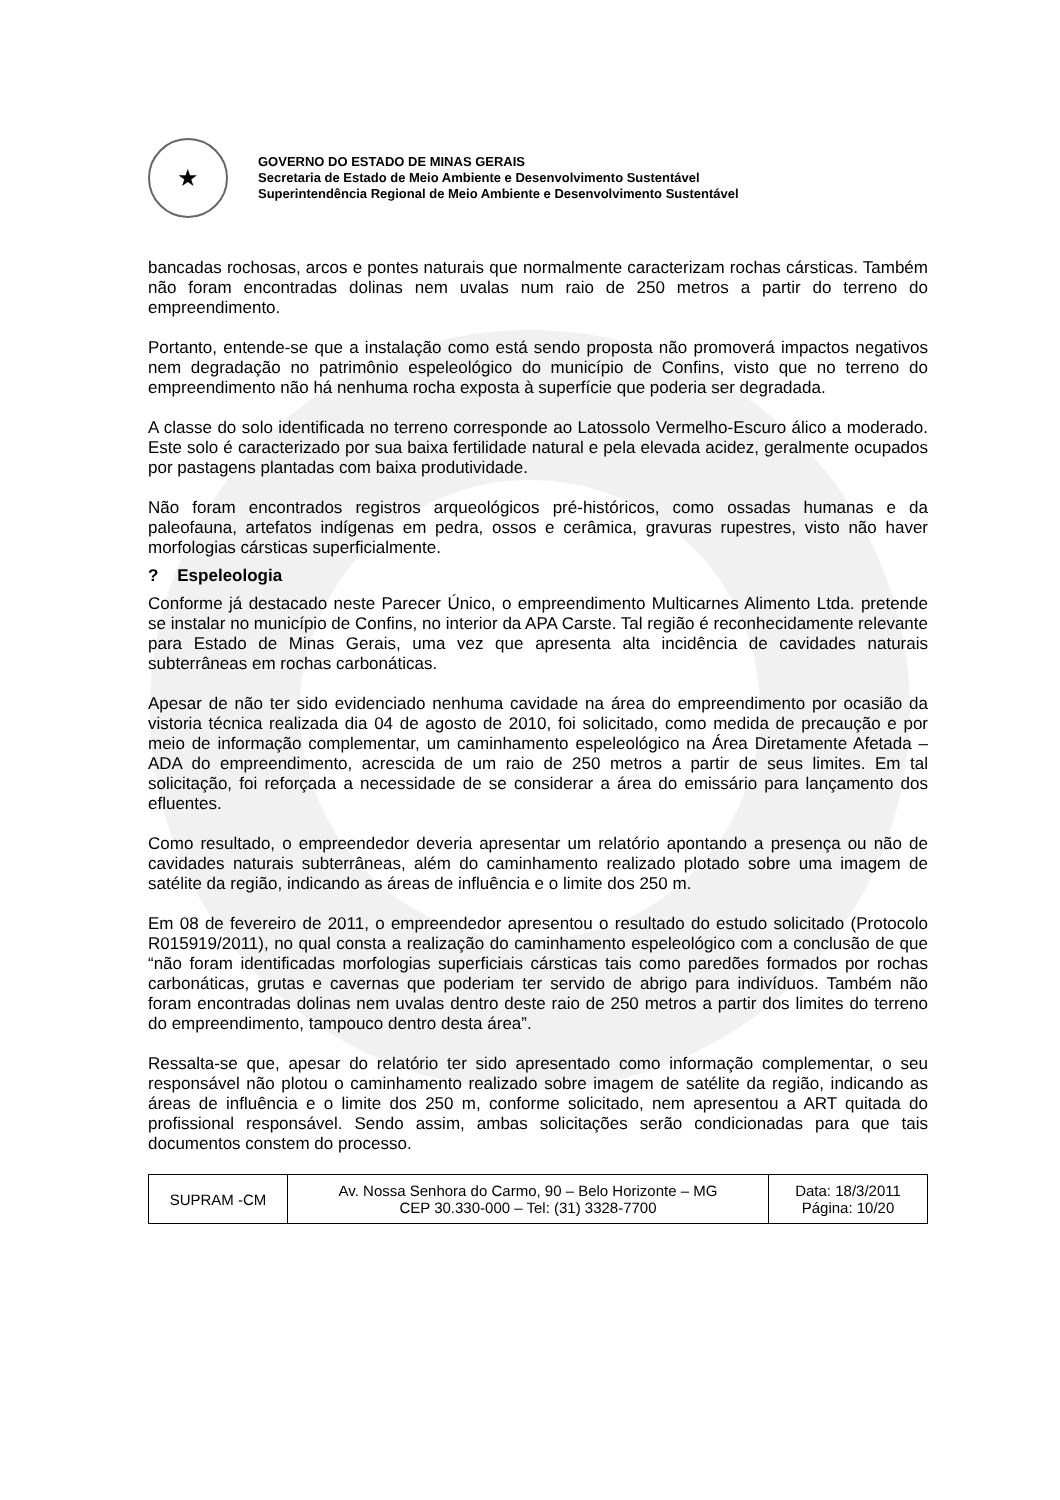★
GOVERNO DO ESTADO DE MINAS GERAIS
Secretaria de Estado de Meio Ambiente e Desenvolvimento Sustentável
Superintendência Regional de Meio Ambiente e Desenvolvimento Sustentável
bancadas rochosas, arcos e pontes naturais que normalmente caracterizam rochas cársticas. Também não foram encontradas dolinas nem uvalas num raio de 250 metros a partir do terreno do empreendimento.
Portanto, entende-se que a instalação como está sendo proposta não promoverá impactos negativos nem degradação no patrimônio espeleológico do município de Confins, visto que no terreno do empreendimento não há nenhuma rocha exposta à superfície que poderia ser degradada.
A classe do solo identificada no terreno corresponde ao Latossolo Vermelho-Escuro álico a moderado. Este solo é caracterizado por sua baixa fertilidade natural e pela elevada acidez, geralmente ocupados por pastagens plantadas com baixa produtividade.
Não foram encontrados registros arqueológicos pré-históricos, como ossadas humanas e da paleofauna, artefatos indígenas em pedra, ossos e cerâmica, gravuras rupestres, visto não haver morfologias cársticas superficialmente.
? Espeleologia
Conforme já destacado neste Parecer Único, o empreendimento Multicarnes Alimento Ltda. pretende se instalar no município de Confins, no interior da APA Carste. Tal região é reconhecidamente relevante para Estado de Minas Gerais, uma vez que apresenta alta incidência de cavidades naturais subterrâneas em rochas carbonáticas.
Apesar de não ter sido evidenciado nenhuma cavidade na área do empreendimento por ocasião da vistoria técnica realizada dia 04 de agosto de 2010, foi solicitado, como medida de precaução e por meio de informação complementar, um caminhamento espeleológico na Área Diretamente Afetada – ADA do empreendimento, acrescida de um raio de 250 metros a partir de seus limites. Em tal solicitação, foi reforçada a necessidade de se considerar a área do emissário para lançamento dos efluentes.
Como resultado, o empreendedor deveria apresentar um relatório apontando a presença ou não de cavidades naturais subterrâneas, além do caminhamento realizado plotado sobre uma imagem de satélite da região, indicando as áreas de influência e o limite dos 250 m.
Em 08 de fevereiro de 2011, o empreendedor apresentou o resultado do estudo solicitado (Protocolo R015919/2011), no qual consta a realização do caminhamento espeleológico com a conclusão de que “não foram identificadas morfologias superficiais cársticas tais como paredões formados por rochas carbonáticas, grutas e cavernas que poderiam ter servido de abrigo para indivíduos. Também não foram encontradas dolinas nem uvalas dentro deste raio de 250 metros a partir dos limites do terreno do empreendimento, tampouco dentro desta área”.
Ressalta-se que, apesar do relatório ter sido apresentado como informação complementar, o seu responsável não plotou o caminhamento realizado sobre imagem de satélite da região, indicando as áreas de influência e o limite dos 250 m, conforme solicitado, nem apresentou a ART quitada do profissional responsável. Sendo assim, ambas solicitações serão condicionadas para que tais documentos constem do processo.
| SUPRAM -CM | Av. Nossa Senhora do Carmo, 90 – Belo Horizonte – MG CEP 30.330-000 – Tel: (31) 3328-7700 | Data: 18/3/2011 Página: 10/20 |